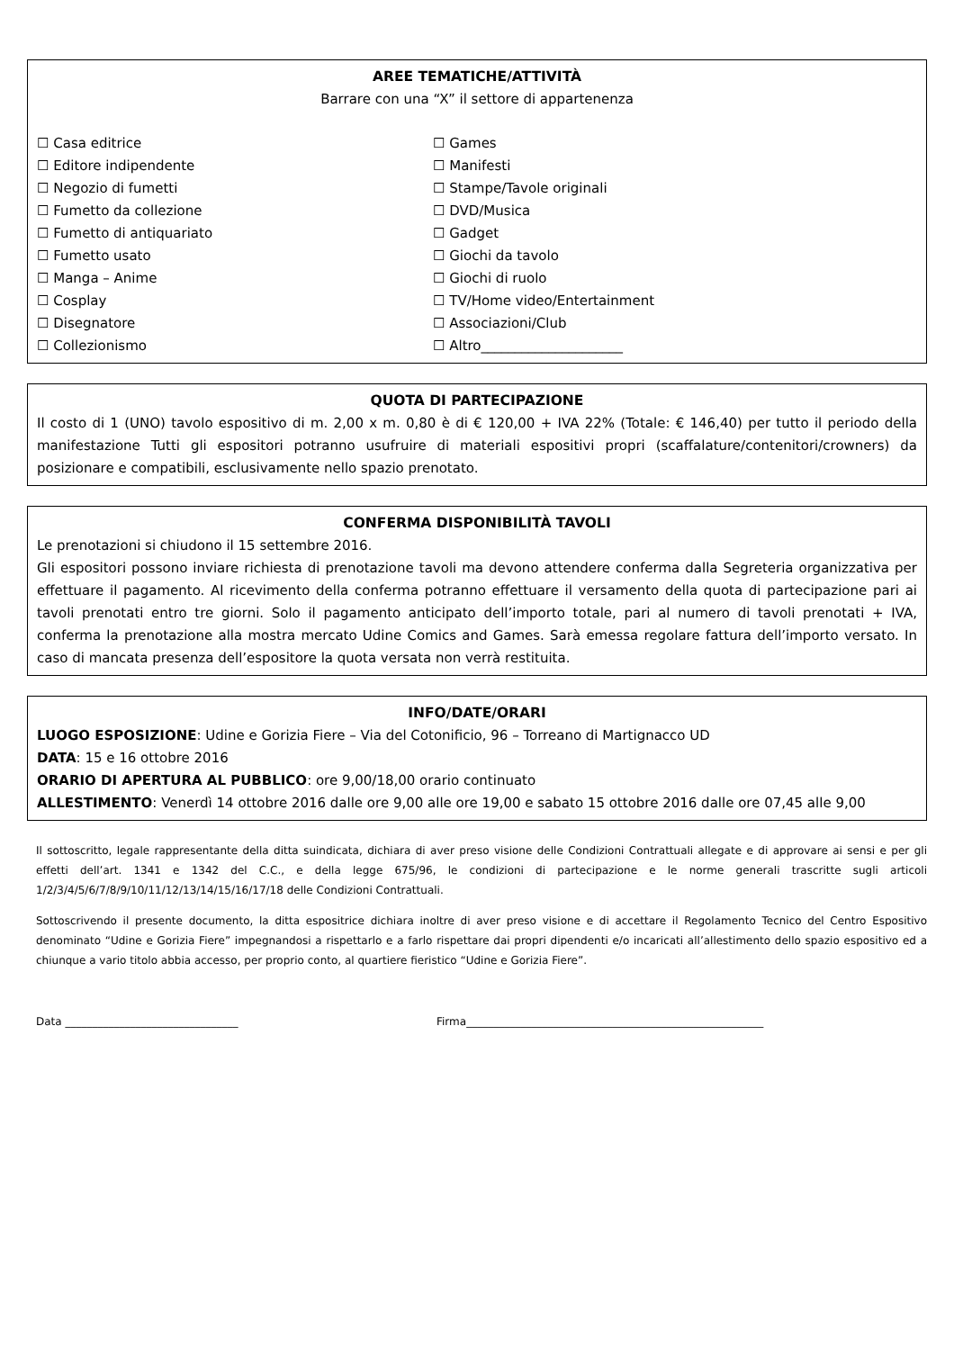AREE TEMATICHE/ATTIVITÀ
Barrare con una “X” il settore di appartenenza
☐ Casa editrice
☐ Editore indipendente
☐ Negozio di fumetti
☐ Fumetto da collezione
☐ Fumetto di antiquariato
☐ Fumetto usato
☐ Manga – Anime
☐ Cosplay
☐ Disegnatore
☐ Collezionismo
☐ Games
☐ Manifesti
☐ Stampe/Tavole originali
☐ DVD/Musica
☐ Gadget
☐ Giochi da tavolo
☐ Giochi di ruolo
☐ TV/Home video/Entertainment
☐ Associazioni/Club
☐ Altro_____________________
QUOTA DI PARTECIPAZIONE
Il costo di 1 (UNO) tavolo espositivo di m. 2,00 x m. 0,80 è di € 120,00 + IVA 22% (Totale: € 146,40) per tutto il periodo della manifestazione Tutti gli espositori potranno usufruire di materiali espositivi propri (scaffalature/contenitori/crowners) da posizionare e compatibili, esclusivamente nello spazio prenotato.
CONFERMA DISPONIBILITÀ TAVOLI
Le prenotazioni si chiudono il 15 settembre 2016.
Gli espositori possono inviare richiesta di prenotazione tavoli ma devono attendere conferma dalla Segreteria organizzativa per effettuare il pagamento. Al ricevimento della conferma potranno effettuare il versamento della quota di partecipazione pari ai tavoli prenotati entro tre giorni. Solo il pagamento anticipato dell’importo totale, pari al numero di tavoli prenotati + IVA, conferma la prenotazione alla mostra mercato Udine Comics and Games. Sarà emessa regolare fattura dell’importo versato. In caso di mancata presenza dell’espositore la quota versata non verrà restituita.
INFO/DATE/ORARI
LUOGO ESPOSIZIONE: Udine e Gorizia Fiere – Via del Cotonificio, 96 – Torreano di Martignacco UD
DATA: 15 e 16 ottobre 2016
ORARIO DI APERTURA AL PUBBLICO: ore 9,00/18,00 orario continuato
ALLESTIMENTO: Venerdì 14 ottobre 2016 dalle ore 9,00 alle ore 19,00 e sabato 15 ottobre 2016 dalle ore 07,45 alle 9,00
Il sottoscritto, legale rappresentante della ditta suindicata, dichiara di aver preso visione delle Condizioni Contrattuali allegate e di approvare ai sensi e per gli effetti dell’art. 1341 e 1342 del C.C., e della legge 675/96, le condizioni di partecipazione e le norme generali trascritte sugli articoli 1/2/3/4/5/6/7/8/9/10/11/12/13/14/15/16/17/18 delle Condizioni Contrattuali.
Sottoscrivendo il presente documento, la ditta espositrice dichiara inoltre di aver preso visione e di accettare il Regolamento Tecnico del Centro Espositivo denominato “Udine e Gorizia Fiere” impegnandosi a rispettarlo e a farlo rispettare dai propri dipendenti e/o incaricati all’allestimento dello spazio espositivo ed a chiunque a vario titolo abbia accesso, per proprio conto, al quartiere fieristico “Udine e Gorizia Fiere”.
Data ________________________________ Firma_______________________________________________________